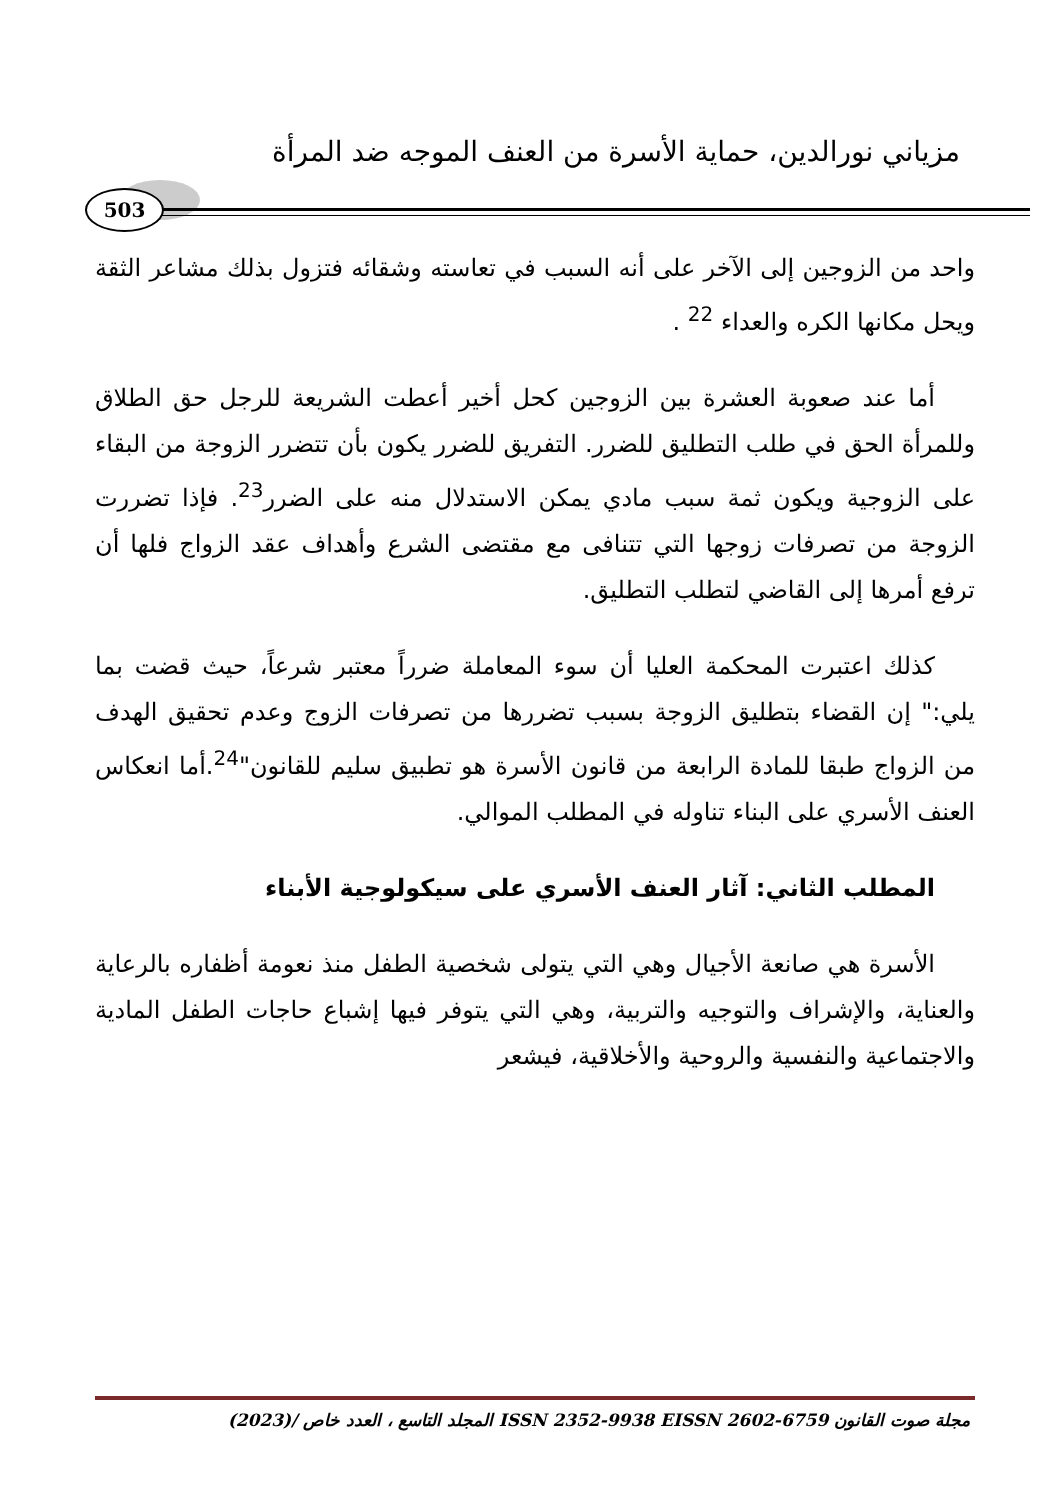مزياني نورالدين، حماية الأسرة من العنف الموجه ضد المرأة
503
واحد من الزوجين إلى الآخر على أنه السبب في تعاسته وشقائه فتزول بذلك مشاعر الثقة ويحل مكانها الكره والعداء <sup>22</sup> .
أما عند صعوبة العشرة بين الزوجين كحل أخير أعطت الشريعة للرجل حق الطلاق وللمرأة الحق في طلب التطليق للضرر. التفريق للضرر يكون بأن تتضرر الزوجة من البقاء على الزوجية ويكون ثمة سبب مادي يمكن الاستدلال منه على الضرر<sup>23</sup>. فإذا تضررت الزوجة من تصرفات زوجها التي تتنافى مع مقتضى الشرع وأهداف عقد الزواج فلها أن ترفع أمرها إلى القاضي لتطلب التطليق.
كذلك اعتبرت المحكمة العليا أن سوء المعاملة ضرراً معتبر شرعاً، حيث قضت بما يلي:" إن القضاء بتطليق الزوجة بسبب تضررها من تصرفات الزوج وعدم تحقيق الهدف من الزواج طبقا للمادة الرابعة من قانون الأسرة هو تطبيق سليم للقانون"<sup>24</sup>.أما انعكاس العنف الأسري على البناء تناوله في المطلب الموالي.
المطلب الثاني: آثار العنف الأسري على سيكولوجية الأبناء
الأسرة هي صانعة الأجيال وهي التي يتولى شخصية الطفل منذ نعومة أظفاره بالرعاية والعناية، والإشراف والتوجيه والتربية، وهي التي يتوفر فيها إشباع حاجات الطفل المادية والاجتماعية والنفسية والروحية والأخلاقية، فيشعر
مجلة صوت القانون ISSN 2352-9938 EISSN 2602-6759 المجلد التاسع ، العدد خاص /(2023)